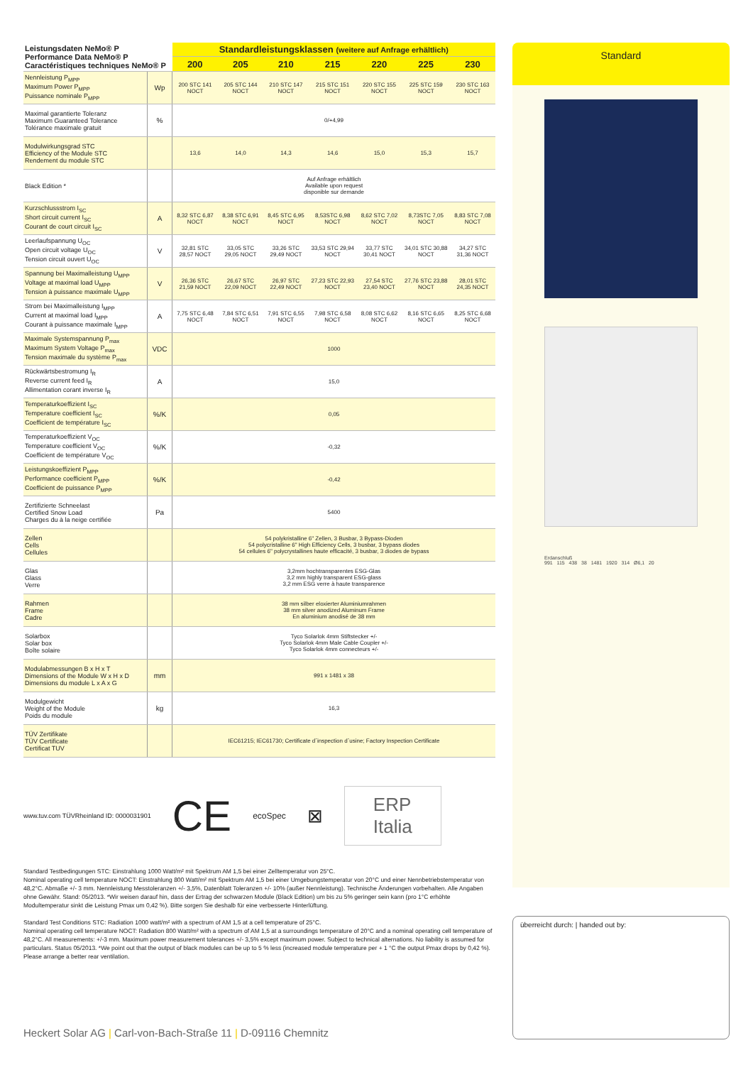| Leistungsdaten NeMo® P Performance Data NeMo® P Caractéristiques techniques NeMo® P | | Standardleistungsklassen (weitere auf Anfrage erhältlich) | | | | | | |
| --- | --- | --- | --- | --- | --- | --- | --- | --- |
| | | 200 | 205 | 210 | 215 | 220 | 225 | 230 |
| Nennleistung P<sub>MPP</sub> Maximum Power P<sub>MPP</sub> Puissance nominale P<sub>MPP</sub> | Wp | 200 STC 141 NOCT | 205 STC 144 NOCT | 210 STC 147 NOCT | 215 STC 151 NOCT | 220 STC 155 NOCT | 225 STC 159 NOCT | 230 STC 163 NOCT |
| Maximal garantierte Toleranz Maximum Guaranteed Tolerance Tolérance maximale gratuit | % | 0/+4,99 | | | | | | |
| Modulwirkungsgrad STC Efficiency of the Module STC Rendement du module STC | | 13,6 | 14,0 | 14,3 | 14,6 | 15,0 | 15,3 | 15,7 |
| Black Edition * | | Auf Anfrage erhältlich Available upon request disponible sur demande | | | | | | |
| Kurzschlussstrom I<sub>SC</sub> Short circuit current I<sub>SC</sub> Courant de court circuit I<sub>SC</sub> | A | 8,32 STC 6,87 NOCT | 8,38 STC 6,91 NOCT | 8,45 STC 6,95 NOCT | 8,53STC 6,98 NOCT | 8,62 STC 7,02 NOCT | 8,73STC 7,05 NOCT | 8,83 STC 7,08 NOCT |
| Leerlaufspannung U<sub>OC</sub> Open circuit voltage U<sub>OC</sub> Tension circuit ouvert U<sub>OC</sub> | V | 32,81 STC 28,57 NOCT | 33,05 STC 29,05 NOCT | 33,26 STC 29,49 NOCT | 33,53 STC 29,94 NOCT | 33,77 STC 30,41 NOCT | 34,01 STC 30,88 NOCT | 34,27 STC 31,36 NOCT |
| Spannung bei Maximalleistung U<sub>MPP</sub> Voltage at maximal load U<sub>MPP</sub> Tension à puissance maximale U<sub>MPP</sub> | V | 26,36 STC 21,59 NOCT | 26,67 STC 22,09 NOCT | 26,97 STC 22,49 NOCT | 27,23 STC 22,93 NOCT | 27,54 STC 23,40 NOCT | 27,76 STC 23,88 NOCT | 28,01 STC 24,35 NOCT |
| Strom bei Maximalleistung I<sub>MPP</sub> Current at maximal load I<sub>MPP</sub> Courant à puissance maximale I<sub>MPP</sub> | A | 7,75 STC 6,48 NOCT | 7,84 STC 6,51 NOCT | 7,91 STC 6,55 NOCT | 7,98 STC 6,58 NOCT | 8,08 STC 6,62 NOCT | 8,16 STC 6,65 NOCT | 8,25 STC 6,68 NOCT |
| Maximale Systemspannung P<sub>max</sub> Maximum System Voltage P<sub>max</sub> Tension maximale du système P<sub>max</sub> | VDC | 1000 | | | | | | |
| Rückwärtsbestromung I<sub>R</sub> Reverse current feed I<sub>R</sub> Allimentation corant inverse I<sub>R</sub> | A | 15,0 | | | | | | |
| Temperaturkoeffizient I<sub>SC</sub> Temperature coefficient I<sub>SC</sub> Coefficient de température I<sub>SC</sub> | %/K | 0,05 | | | | | | |
| Temperaturkoeffizient V<sub>OC</sub> Temperature coefficient V<sub>OC</sub> Coefficient de température V<sub>OC</sub> | %/K | -0,32 | | | | | | |
| Leistungskoeffizient P<sub>MPP</sub> Performance coefficient P<sub>MPP</sub> Coefficient de puissance P<sub>MPP</sub> | %/K | -0,42 | | | | | | |
| Zertifizierte Schneelast Certified Snow Load Charges du à la neige certifiée | Pa | 5400 | | | | | | |
| Zellen Cells Cellules | | 54 polykristalline 6" Zellen, 3 Busbar, 3 Bypass-Dioden 54 polycristalline 6" High Efficiency Cells, 3 busbar, 3 bypass diodes 54 cellules 6" polycrystallines haute efficacité, 3 busbar, 3 diodes de bypass | | | | | | |
| Glas Glass Verre | | 3,2mm hochtransparentes ESG-Glas 3,2 mm highly transparent ESG-glass 3,2 mm ESG verre à haute transparence | | | | | | |
| Rahmen Frame Cadre | | 38 mm silber eloxierter Aluminiumrahmen 38 mm silver anodized Aluminum Frame En aluminium anodisé de 38 mm | | | | | | |
| Solarbox Solar box Boîte solaire | | Tyco Solarlok 4mm Stiftstecker +/- Tyco Solarlok 4mm Male Cable Coupler +/- Tyco Solarlok 4mm connecteurs +/- | | | | | | |
| Modulabmessungen B x H x T Dimensions of the Module W x H x D Dimensions du module L x A x G | mm | 991 x 1481 x 38 | | | | | | |
| Modulgewicht Weight of the Module Poids du module | kg | 16,3 | | | | | | |
| TÜV Zertifikate TÜV Certificate Certificat TUV | | IEC61215; IEC61730; Certificate d´inspection d´usine; Factory Inspection Certificate | | | | | | |
www.tuv.com TÜVRheinland ID: 0000031901 CE ecoSpec ⊠ ERP
Italia
Standard Testbedingungen STC: Einstrahlung 1000 Watt/m² mit Spektrum AM 1,5 bei einer Zelltemperatur von 25°C.
Nominal operating cell temperature NOCT: Einstrahlung 800 Watt/m² mit Spektrum AM 1,5 bei einer Umgebungstemperatur von 20°C und einer Nennbetriebstemperatur von 48,2°C. Abmaße +/- 3 mm. Nennleistung Messtoleranzen +/- 3,5%, Datenblatt Toleranzen +/- 10% (außer Nennleistung). Technische Änderungen vorbehalten. Alle Angaben ohne Gewähr. Stand: 05/2013. *Wir weisen darauf hin, dass der Ertrag der schwarzen Module (Black Edition) um bis zu 5% geringer sein kann (pro 1°C erhöhte Modultemperatur sinkt die Leistung Pmax um 0,42 %). Bitte sorgen Sie deshalb für eine verbesserte Hinterlüftung.
Standard Test Conditions STC: Radiation 1000 watt/m² with a spectrum of AM 1,5 at a cell temperature of 25°C.
Nominal operating cell temperature NOCT: Radiation 800 Watt/m² with a spectrum of AM 1,5 at a surroundings temperature of 20°C and a nominal operating cell temperature of 48,2°C. All measurements: +/-3 mm. Maximum power measurement tolerances +/- 3,5% except maximum power. Subject to technical alternations. No liability is assumed for particulars. Status 05/2013. *We point out that the output of black modules can be up to 5 % less (increased module temperature per + 1 °C the output Pmax drops by 0,42 %). Please arrange a better rear ventilation.
Standard
Erdanschluß
991 115 438 38 1481 1920 314 Ø6,1 20
überreicht durch: | handed out by:
Heckert Solar AG | Carl-von-Bach-Straße 11 | D-09116 Chemnitz